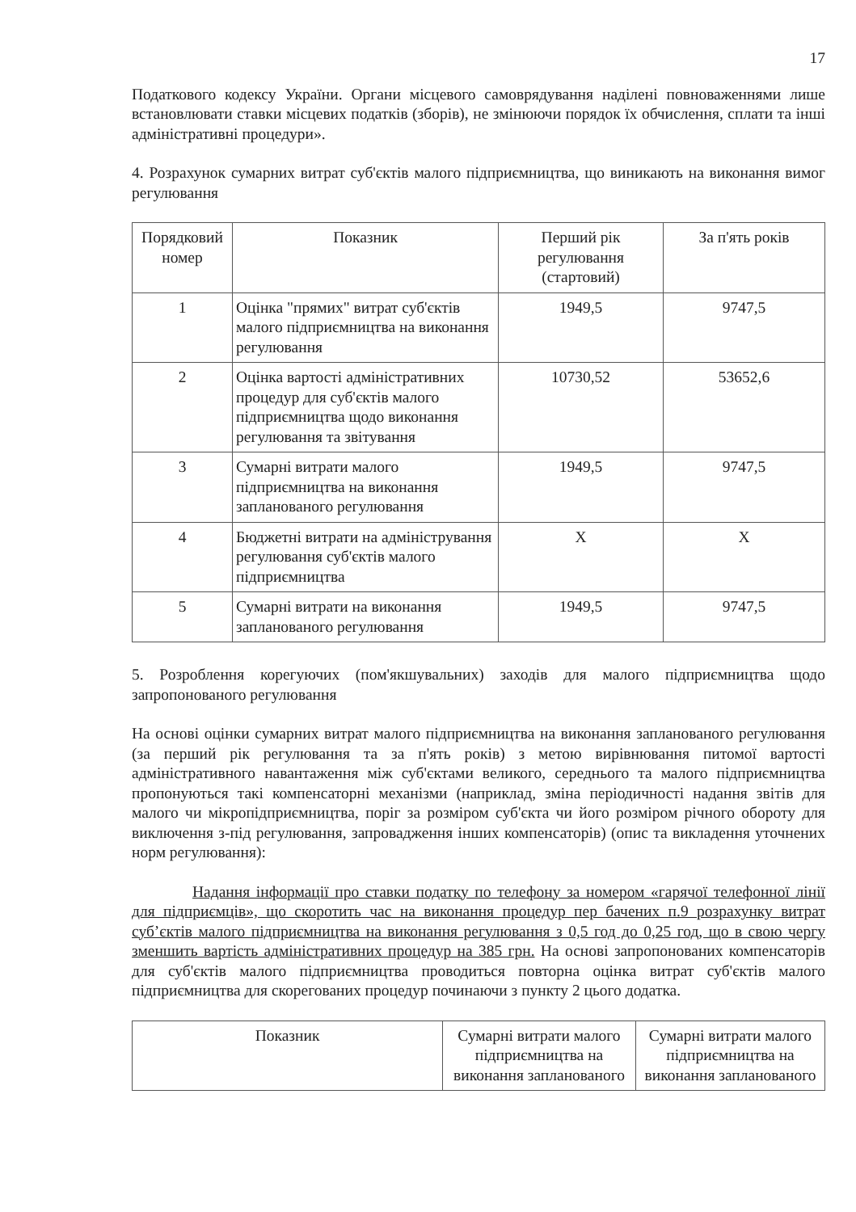17
Податкового кодексу України. Органи місцевого самоврядування наділені повноваженнями лише встановлювати ставки місцевих податків (зборів), не змінюючи порядок їх обчислення, сплати та інші адміністративні процедури».
4. Розрахунок сумарних витрат суб'єктів малого підприємництва, що виникають на виконання вимог регулювання
| Порядковий номер | Показник | Перший рік регулювання (стартовий) | За п'ять років |
| --- | --- | --- | --- |
| 1 | Оцінка "прямих" витрат суб'єктів малого підприємництва на виконання регулювання | 1949,5 | 9747,5 |
| 2 | Оцінка вартості адміністративних процедур для суб'єктів малого підприємництва щодо виконання регулювання та звітування | 10730,52 | 53652,6 |
| 3 | Сумарні витрати малого підприємництва на виконання запланованого регулювання | 1949,5 | 9747,5 |
| 4 | Бюджетні витрати на адміністрування регулювання суб'єктів малого підприємництва | Х | Х |
| 5 | Сумарні витрати на виконання запланованого регулювання | 1949,5 | 9747,5 |
5. Розроблення корегуючих (пом'якшувальних) заходів для малого підприємництва щодо запропонованого регулювання
На основі оцінки сумарних витрат малого підприємництва на виконання запланованого регулювання (за перший рік регулювання та за п'ять років) з метою вирівнювання питомої вартості адміністративного навантаження між суб'єктами великого, середнього та малого підприємництва пропонуються такі компенсаторні механізми (наприклад, зміна періодичності надання звітів для малого чи мікропідприємництва, поріг за розміром суб'єкта чи його розміром річного обороту для виключення з-під регулювання, запровадження інших компенсаторів) (опис та викладення уточнених норм регулювання):
Надання інформації про ставки податку по телефону за номером «гарячої телефонної лінії для підприємців», що скоротить час на виконання процедур пер бачених п.9 розрахунку витрат суб’єктів малого підприємництва на виконання регулювання з 0,5 год до 0,25 год, що в свою чергу зменшить вартість адміністративних процедур на 385 грн. На основі запропонованих компенсаторів для суб'єктів малого підприємництва проводиться повторна оцінка витрат суб'єктів малого підприємництва для скорегованих процедур починаючи з пункту 2 цього додатка.
| Показник | Сумарні витрати малого підприємництва на виконання запланованого | Сумарні витрати малого підприємництва на виконання запланованого |
| --- | --- | --- |